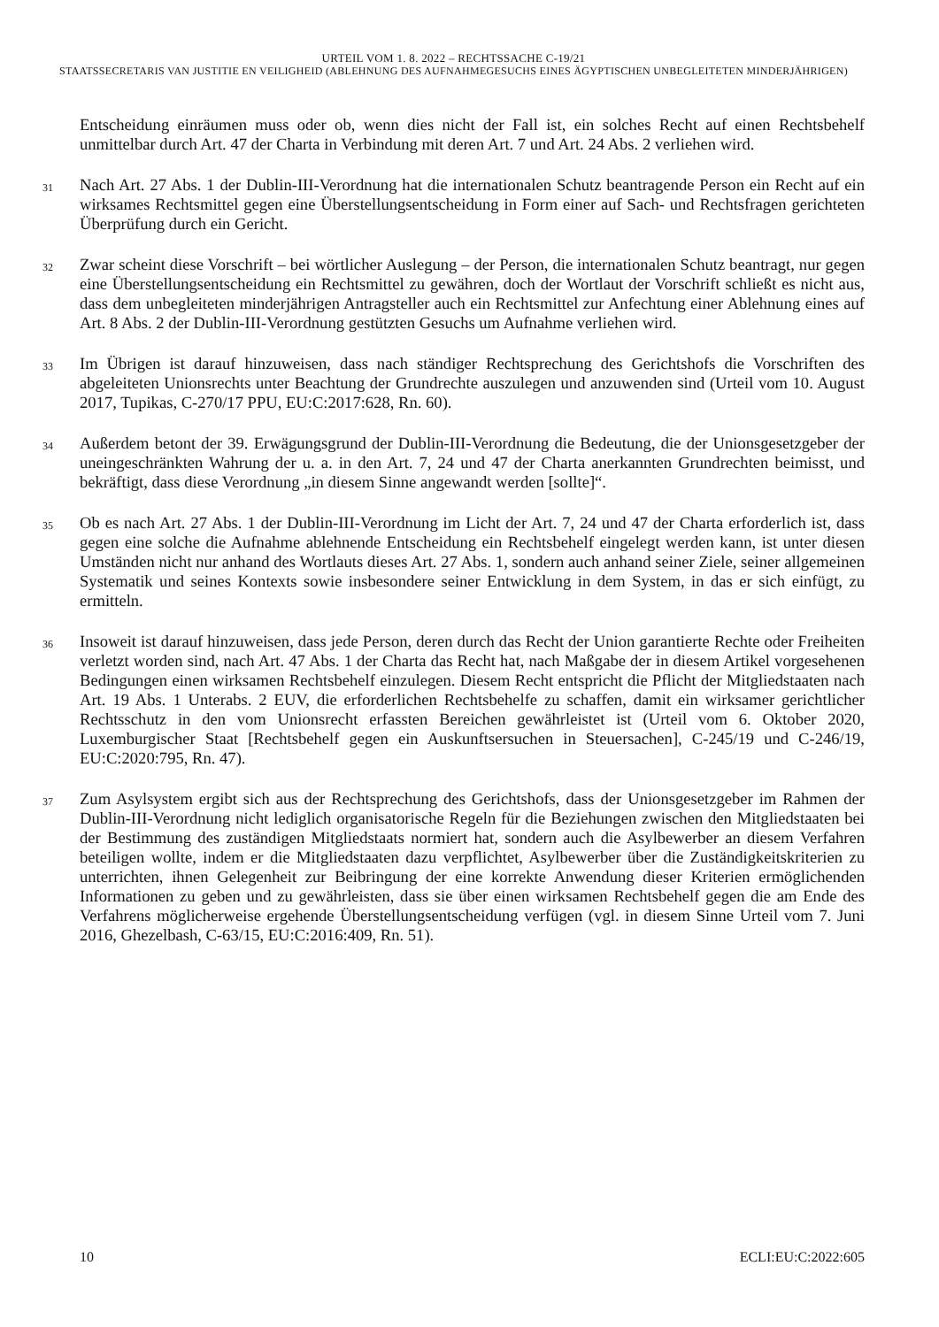URTEIL VOM 1. 8. 2022 – RECHTSSACHE C-19/21
STAATSSECRETARIS VAN JUSTITIE EN VEILIGHEID (ABLEHNUNG DES AUFNAHMEGESUCHS EINES ÄGYPTISCHEN UNBEGLEITETEN MINDERJÄHRIGEN)
Entscheidung einräumen muss oder ob, wenn dies nicht der Fall ist, ein solches Recht auf einen Rechtsbehelf unmittelbar durch Art. 47 der Charta in Verbindung mit deren Art. 7 und Art. 24 Abs. 2 verliehen wird.
31
Nach Art. 27 Abs. 1 der Dublin-III-Verordnung hat die internationalen Schutz beantragende Person ein Recht auf ein wirksames Rechtsmittel gegen eine Überstellungsentscheidung in Form einer auf Sach- und Rechtsfragen gerichteten Überprüfung durch ein Gericht.
32
Zwar scheint diese Vorschrift – bei wörtlicher Auslegung – der Person, die internationalen Schutz beantragt, nur gegen eine Überstellungsentscheidung ein Rechtsmittel zu gewähren, doch der Wortlaut der Vorschrift schließt es nicht aus, dass dem unbegleiteten minderjährigen Antragsteller auch ein Rechtsmittel zur Anfechtung einer Ablehnung eines auf Art. 8 Abs. 2 der Dublin-III-Verordnung gestützten Gesuchs um Aufnahme verliehen wird.
33
Im Übrigen ist darauf hinzuweisen, dass nach ständiger Rechtsprechung des Gerichtshofs die Vorschriften des abgeleiteten Unionsrechts unter Beachtung der Grundrechte auszulegen und anzuwenden sind (Urteil vom 10. August 2017, Tupikas, C-270/17 PPU, EU:C:2017:628, Rn. 60).
34
Außerdem betont der 39. Erwägungsgrund der Dublin-III-Verordnung die Bedeutung, die der Unionsgesetzgeber der uneingeschränkten Wahrung der u. a. in den Art. 7, 24 und 47 der Charta anerkannten Grundrechten beimisst, und bekräftigt, dass diese Verordnung „in diesem Sinne angewandt werden [sollte]“.
35
Ob es nach Art. 27 Abs. 1 der Dublin-III-Verordnung im Licht der Art. 7, 24 und 47 der Charta erforderlich ist, dass gegen eine solche die Aufnahme ablehnende Entscheidung ein Rechtsbehelf eingelegt werden kann, ist unter diesen Umständen nicht nur anhand des Wortlauts dieses Art. 27 Abs. 1, sondern auch anhand seiner Ziele, seiner allgemeinen Systematik und seines Kontexts sowie insbesondere seiner Entwicklung in dem System, in das er sich einfügt, zu ermitteln.
36
Insoweit ist darauf hinzuweisen, dass jede Person, deren durch das Recht der Union garantierte Rechte oder Freiheiten verletzt worden sind, nach Art. 47 Abs. 1 der Charta das Recht hat, nach Maßgabe der in diesem Artikel vorgesehenen Bedingungen einen wirksamen Rechtsbehelf einzulegen. Diesem Recht entspricht die Pflicht der Mitgliedstaaten nach Art. 19 Abs. 1 Unterabs. 2 EUV, die erforderlichen Rechtsbehelfe zu schaffen, damit ein wirksamer gerichtlicher Rechtsschutz in den vom Unionsrecht erfassten Bereichen gewährleistet ist (Urteil vom 6. Oktober 2020, Luxemburgischer Staat [Rechtsbehelf gegen ein Auskunftsersuchen in Steuersachen], C-245/19 und C-246/19, EU:C:2020:795, Rn. 47).
37
Zum Asylsystem ergibt sich aus der Rechtsprechung des Gerichtshofs, dass der Unionsgesetzgeber im Rahmen der Dublin-III-Verordnung nicht lediglich organisatorische Regeln für die Beziehungen zwischen den Mitgliedstaaten bei der Bestimmung des zuständigen Mitgliedstaats normiert hat, sondern auch die Asylbewerber an diesem Verfahren beteiligen wollte, indem er die Mitgliedstaaten dazu verpflichtet, Asylbewerber über die Zuständigkeitskriterien zu unterrichten, ihnen Gelegenheit zur Beibringung der eine korrekte Anwendung dieser Kriterien ermöglichenden Informationen zu geben und zu gewährleisten, dass sie über einen wirksamen Rechtsbehelf gegen die am Ende des Verfahrens möglicherweise ergehende Überstellungsentscheidung verfügen (vgl. in diesem Sinne Urteil vom 7. Juni 2016, Ghezelbash, C-63/15, EU:C:2016:409, Rn. 51).
10 ECLI:EU:C:2022:605